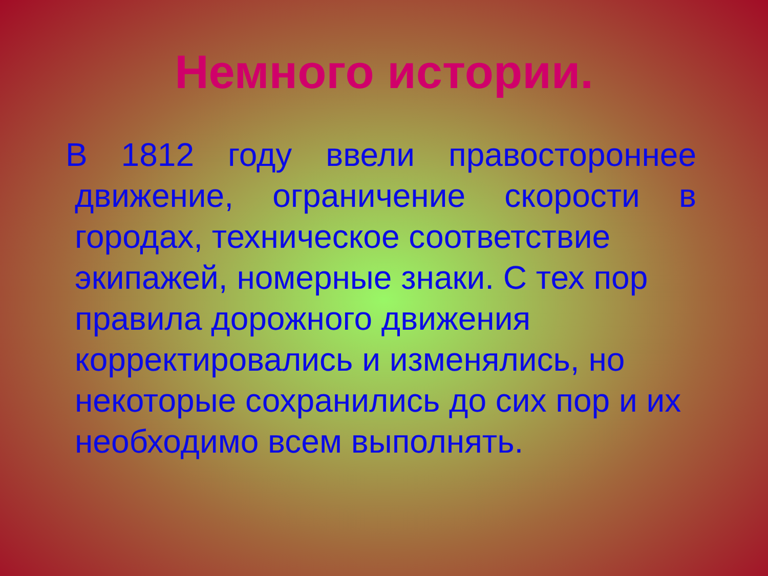Немного истории.
В 1812 году ввели правостороннее
движение, ограничение скорости в
городах, техническое соответствие экипажей, номерные знаки. С тех пор правила дорожного движения корректировались и изменялись, но некоторые сохранились до сих пор и их необходимо всем выполнять.